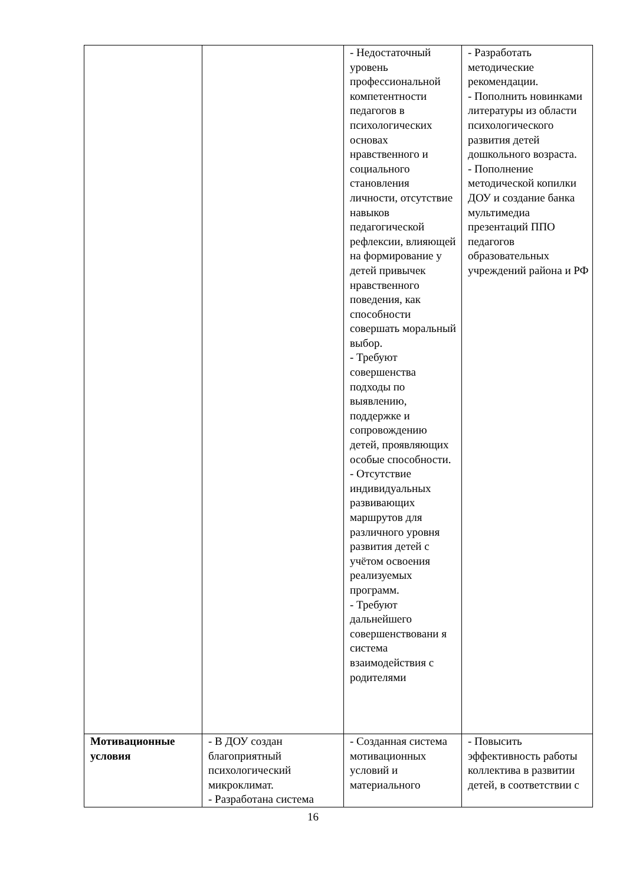| | | - Недостаточный уровень профессиональной компетентности педагогов в психологических основах нравственного и социального становления личности, отсутствие навыков педагогической рефлексии, влияющей на формирование у детей привычек нравственного поведения, как способности совершать моральный выбор. - Требуют совершенства подходы по выявлению, поддержке и сопровождению детей, проявляющих особые способности. - Отсутствие индивидуальных развивающих маршрутов для различного уровня развития детей с учётом освоения реализуемых программ. - Требуют дальнейшего совершенствовани я система взаимодействия с родителями | - Разработать методические рекомендации. - Пополнить новинками литературы из области психологического развития детей дошкольного возраста. - Пополнение методической копилки ДОУ и создание банка мультимедиа презентаций ППО педагогов образовательных учреждений района и РФ |
| Мотивационные условия | - В ДОУ создан благоприятный психологический микроклимат. - Разработана система | - Созданная система мотивационных условий и материального | - Повысить эффективность работы коллектива в развитии детей, в соответствии с |
16